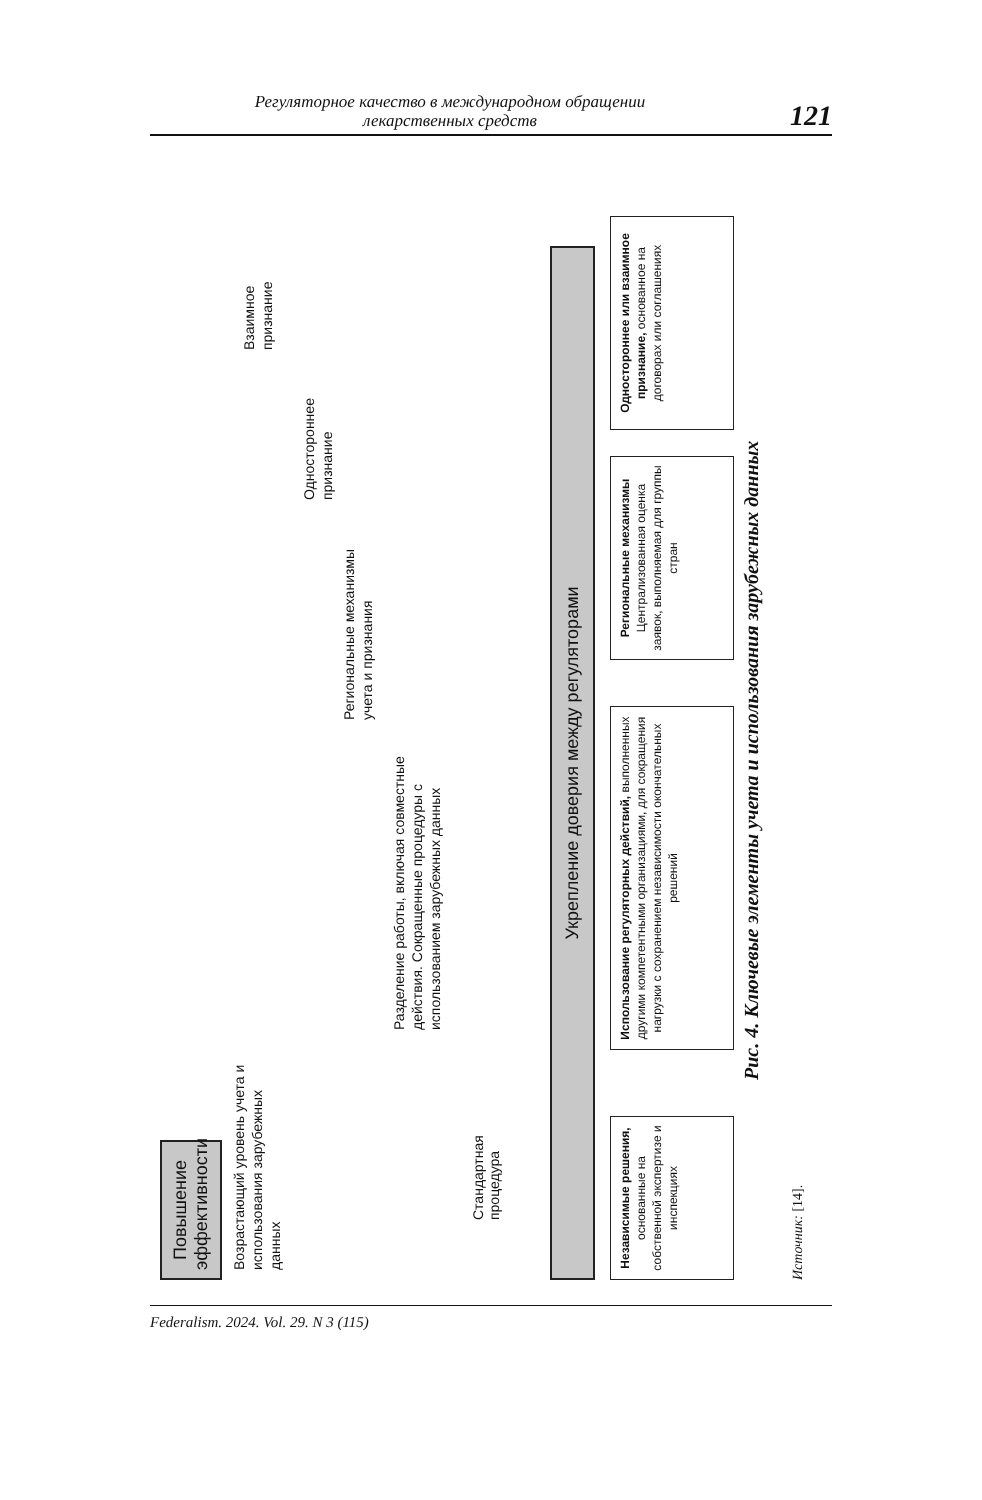Регуляторное качество в международном обращении
лекарственных средств
121
Возрастающий уровень учета и использования зарубежных данных
Стандартная процедура
Разделение работы, включая совместные действия. Сокращенные процедуры с использованием зарубежных данных
Региональные механизмы учета и признания
Одностороннее признание
Взаимное признание
Повышение эффективности
Укрепление доверия между регуляторами
Независимые решения, основанные на собственной экспертизе и инспекциях
Использование регуляторных действий, выполненных другими компетентными организациями, для сокращения нагрузки с сохранением независимости окончательных решений
Региональные механизмы
Централизованная оценка заявок, выполняемая для группы стран
Одностороннее или взаимное признание, основанное на договорах или соглашениях
Рис. 4. Ключевые элементы учета и использования зарубежных данных
Источник: [14].
Federalism. 2024. Vol. 29. N 3 (115)